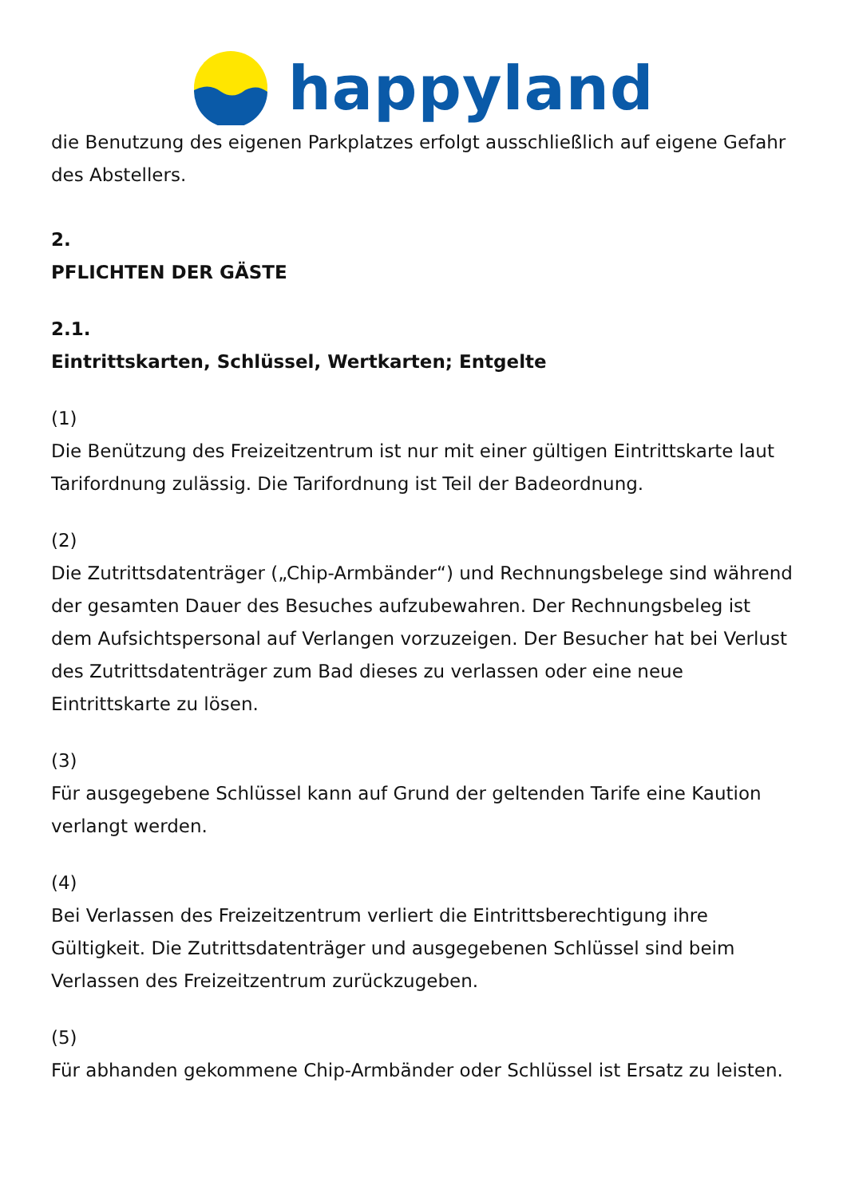happyland
die Benutzung des eigenen Parkplatzes erfolgt ausschließlich auf eigene Gefahr des Abstellers.
2.
PFLICHTEN DER GÄSTE
2.1.
Eintrittskarten, Schlüssel, Wertkarten; Entgelte
(1)
Die Benützung des Freizeitzentrum ist nur mit einer gültigen Eintrittskarte laut Tarifordnung zulässig. Die Tarifordnung ist Teil der Badeordnung.
(2)
Die Zutrittsdatenträger („Chip-Armbänder“) und Rechnungsbelege sind während der gesamten Dauer des Besuches aufzubewahren. Der Rechnungsbeleg ist dem Aufsichtspersonal auf Verlangen vorzuzeigen. Der Besucher hat bei Verlust des Zutrittsdatenträger zum Bad dieses zu verlassen oder eine neue Eintrittskarte zu lösen.
(3)
Für ausgegebene Schlüssel kann auf Grund der geltenden Tarife eine Kaution verlangt werden.
(4)
Bei Verlassen des Freizeitzentrum verliert die Eintrittsberechtigung ihre Gültigkeit. Die Zutrittsdatenträger und ausgegebenen Schlüssel sind beim Verlassen des Freizeitzentrum zurückzugeben.
(5)
Für abhanden gekommene Chip-Armbänder oder Schlüssel ist Ersatz zu leisten.